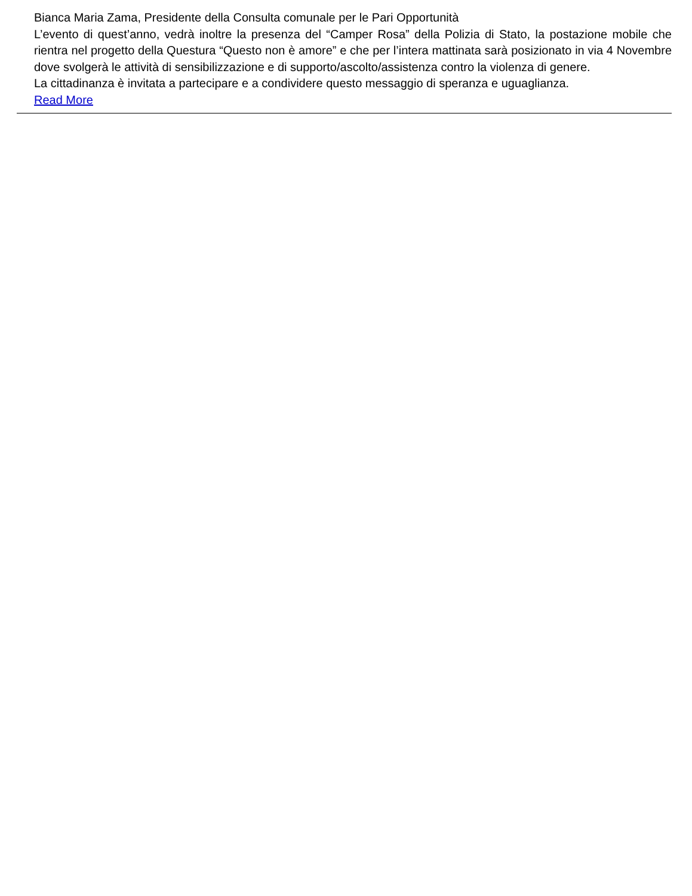Bianca Maria Zama, Presidente della Consulta comunale per le Pari Opportunità
L’evento di quest’anno, vedrà inoltre la presenza del “Camper Rosa” della Polizia di Stato, la postazione mobile che rientra nel progetto della Questura “Questo non è amore” e che per l’intera mattinata sarà posizionato in via 4 Novembre dove svolgerà le attività di sensibilizzazione e di supporto/ascolto/assistenza contro la violenza di genere.
La cittadinanza è invitata a partecipare e a condividere questo messaggio di speranza e uguaglianza.
Read More